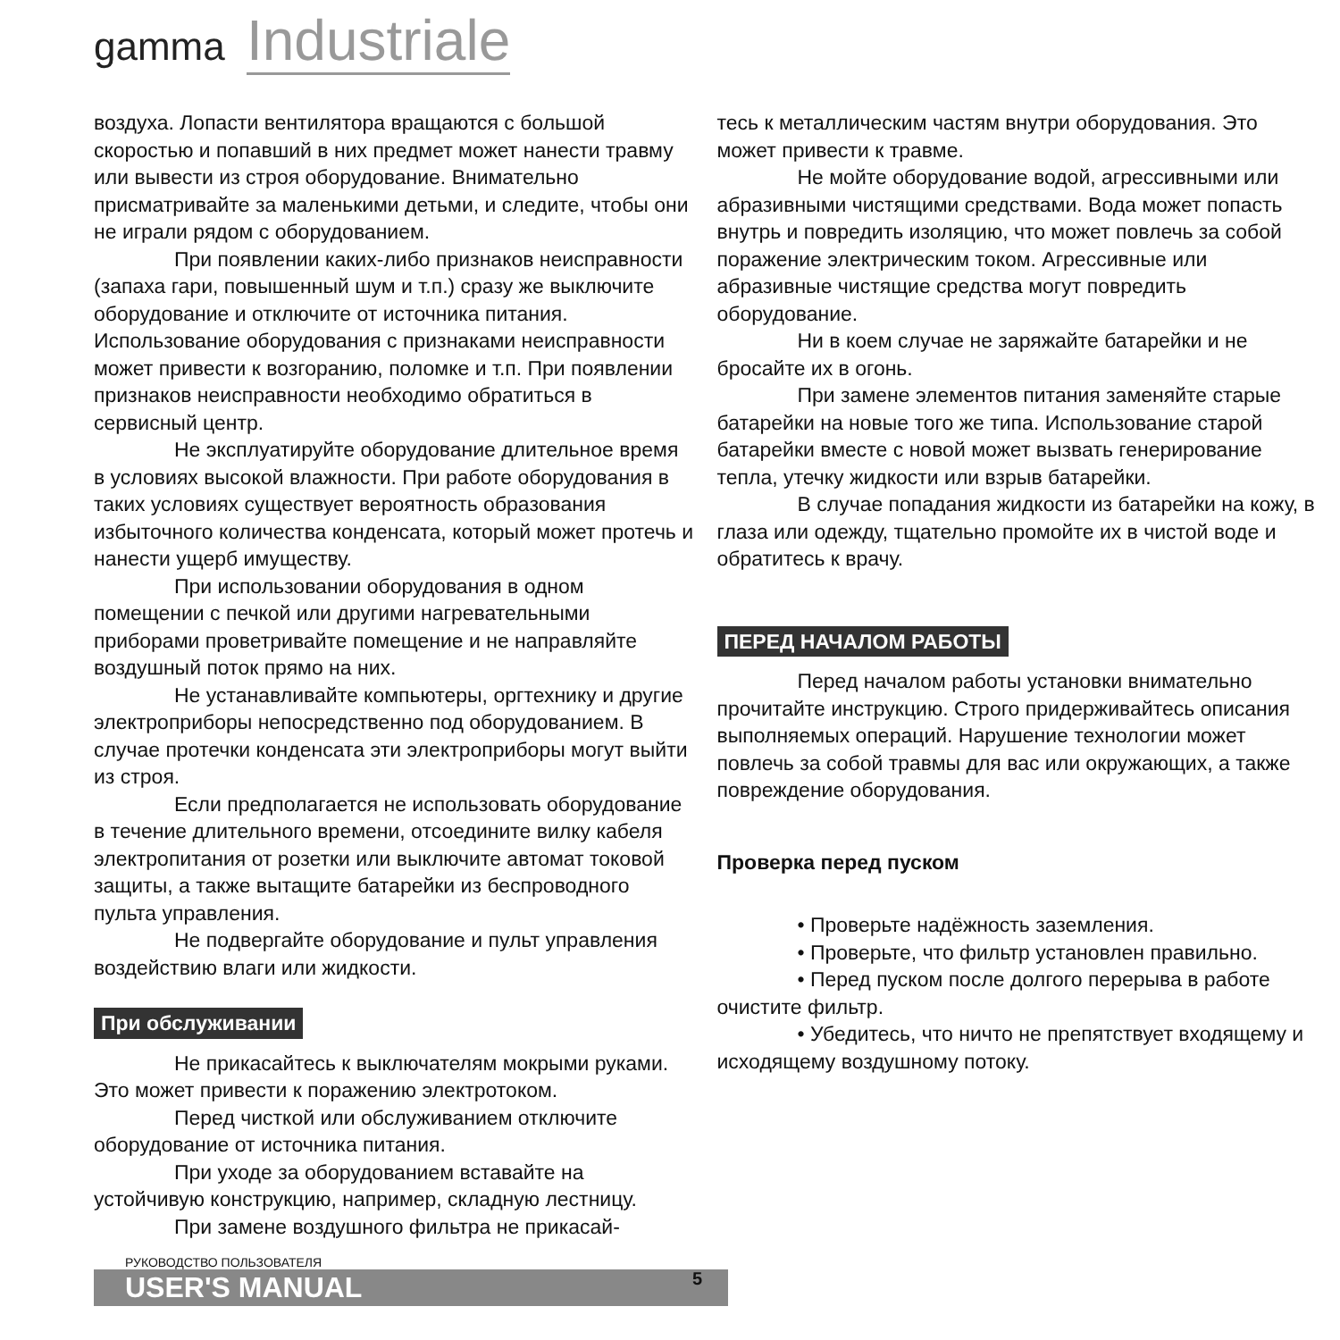gamma Industriale
воздуха. Лопасти вентилятора вращаются с большой скоростью и попавший в них предмет может нанести травму или вывести из строя оборудование. Внимательно присматривайте за маленькими детьми, и следите, чтобы они не играли рядом с оборудованием.
При появлении каких-либо признаков неисправности (запаха гари, повышенный шум и т.п.) сразу же выключите оборудование и отключите от источника питания. Использование оборудования с признаками неисправности может привести к возгоранию, поломке и т.п. При появлении признаков неисправности необходимо обратиться в сервисный центр.
Не эксплуатируйте оборудование длительное время в условиях высокой влажности. При работе оборудования в таких условиях существует вероятность образования избыточного количества конденсата, который может протечь и нанести ущерб имуществу.
При использовании оборудования в одном помещении с печкой или другими нагревательными приборами проветривайте помещение и не направляйте воздушный поток прямо на них.
Не устанавливайте компьютеры, оргтехнику и другие электроприборы непосредственно под оборудованием. В случае протечки конденсата эти электроприборы могут выйти из строя.
Если предполагается не использовать оборудование в течение длительного времени, отсоедините вилку кабеля электропитания от розетки или выключите автомат токовой защиты, а также вытащите батарейки из беспроводного пульта управления.
Не подвергайте оборудование и пульт управления воздействию влаги или жидкости.
При обслуживании
Не прикасайтесь к выключателям мокрыми руками. Это может привести к поражению электротоком.
Перед чисткой или обслуживанием отключите оборудование от источника питания.
При уходе за оборудованием вставайте на устойчивую конструкцию, например, складную лестницу.
При замене воздушного фильтра не прикасай-
тесь к металлическим частям внутри оборудования. Это может привести к травме.
Не мойте оборудование водой, агрессивными или абразивными чистящими средствами. Вода может попасть внутрь и повредить изоляцию, что может повлечь за собой поражение электрическим током. Агрессивные или абразивные чистящие средства могут повредить оборудование.
Ни в коем случае не заряжайте батарейки и не бросайте их в огонь.
При замене элементов питания заменяйте старые батарейки на новые того же типа. Использование старой батарейки вместе с новой может вызвать генерирование тепла, утечку жидкости или взрыв батарейки.
В случае попадания жидкости из батарейки на кожу, в глаза или одежду, тщательно промойте их в чистой воде и обратитесь к врачу.
ПЕРЕД НАЧАЛОМ РАБОТЫ
Перед началом работы установки внимательно прочитайте инструкцию. Строго придерживайтесь описания выполняемых операций. Нарушение технологии может повлечь за собой травмы для вас или окружающих, а также повреждение оборудования.
Проверка перед пуском
• Проверьте надёжность заземления.
• Проверьте, что фильтр установлен правильно.
• Перед пуском после долгого перерыва в работе очистите фильтр.
• Убедитесь, что ничто не препятствует входящему и исходящему воздушному потоку.
РУКОВОДСТВО ПОЛЬЗОВАТЕЛЯ
USER'S MANUAL
5